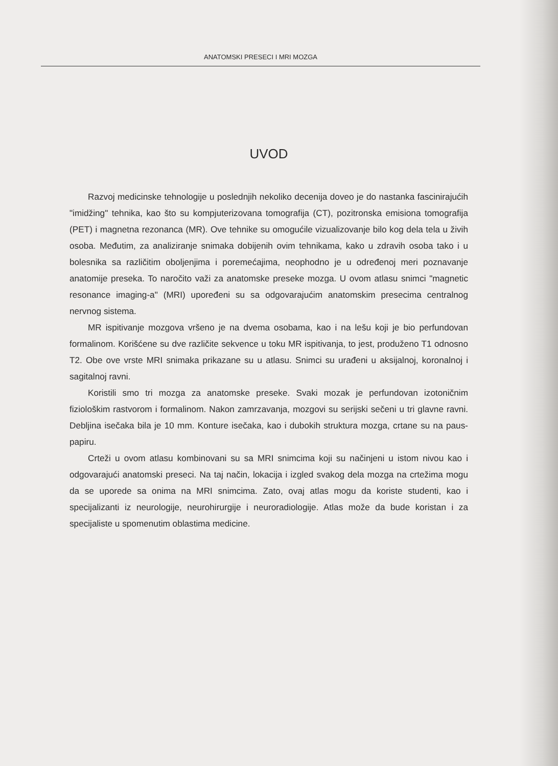ANATOMSKI PRESECI I MRI MOZGA
UVOD
Razvoj medicinske tehnologije u poslednjih nekoliko decenija doveo je do nastanka fascinirajućih "imidžing" tehnika, kao što su kompjuterizovana tomografija (CT), pozitronska emisiona tomografija (PET) i magnetna rezonanca (MR). Ove tehnike su omogućile vizual­izovanje bilo kog dela tela u živih osoba. Međutim, za analiziranje snimaka dobijenih ovim tehnikama, kako u zdravih osoba tako i u bolesnika sa različitim oboljenjima i poremećajima, neophodno je u određenoj meri poznavanje anatomije preseka. To naročito važi za anatom­ske preseke mozga. U ovom atlasu snimci "magnetic resonance imaging-a" (MRI) upoređeni su sa odgovarajućim anatomskim presecima centralnog nervnog sistema.
MR ispitivanje mozgova vršeno je na dvema osobama, kao i na lešu koji je bio perfundovan formalinom. Korišćene su dve različite sekvence u toku MR ispitivanja, to jest, produženo T1 odnosno T2. Obe ove vrste MRI snimaka prikazane su u atlasu. Snimci su urađeni u aksijalnoj, koronalnoj i sagitalnoj ravni.
Koristili smo tri mozga za anatomske preseke. Svaki mozak je perfundovan izotoničnim fiziološkim rastvorom i formalinom. Nakon zamrzavanja, mozgovi su serijski sečeni u tri glavne ravni. Debljina isečaka bila je 10 mm. Konture isečaka, kao i dubokih struktura mozga, crtane su na paus-papiru.
Crteži u ovom atlasu kombinovani su sa MRI snimcima koji su načinjeni u istom nivou kao i odgovarajući anatomski preseci. Na taj način, lokacija i izgled svakog dela mozga na crtežima mogu da se uporede sa onima na MRI snimcima. Zato, ovaj atlas mogu da koriste studenti, kao i specijalizanti iz neurologije, neurohirurgije i neuroradiologije. Atlas može da bude koristan i za specijaliste u spomenutim oblastima medicine.